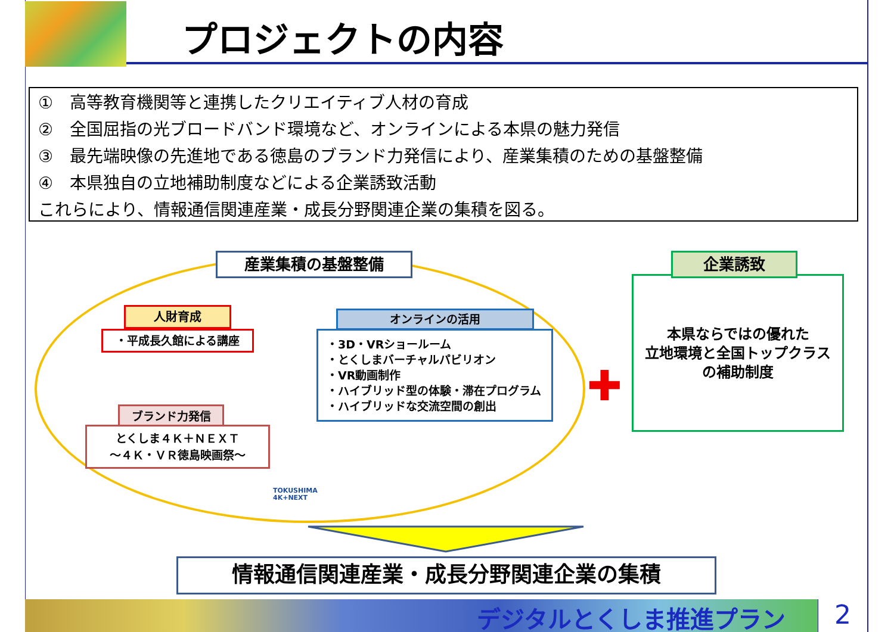プロジェクトの内容
①　高等教育機関等と連携したクリエイティブ人材の育成
②　全国屈指の光ブロードバンド環境など、オンラインによる本県の魅力発信
③　最先端映像の先進地である徳島のブランド力発信により、産業集積のための基盤整備
④　本県独自の立地補助制度などによる企業誘致活動
これらにより、情報通信関連産業・成長分野関連企業の集積を図る。
産業集積の基盤整備
人財育成
・平成長久館による講座
オンラインの活用
・3D・VRショールーム
・とくしまバーチャルパビリオン
・VR動画制作
・ハイブリッド型の体験・滞在プログラム
・ハイブリッドな交流空間の創出
ブランド力発信
とくしま４Ｋ＋ＮＥＸＴ
～４Ｋ・ＶＲ徳島映画祭～
TOKUSHIMA
4K+NEXT
✚
本県ならではの優れた
立地環境と全国トップクラス
の補助制度
企業誘致
情報通信関連産業・成長分野関連企業の集積
デジタルとくしま推進プラン 2